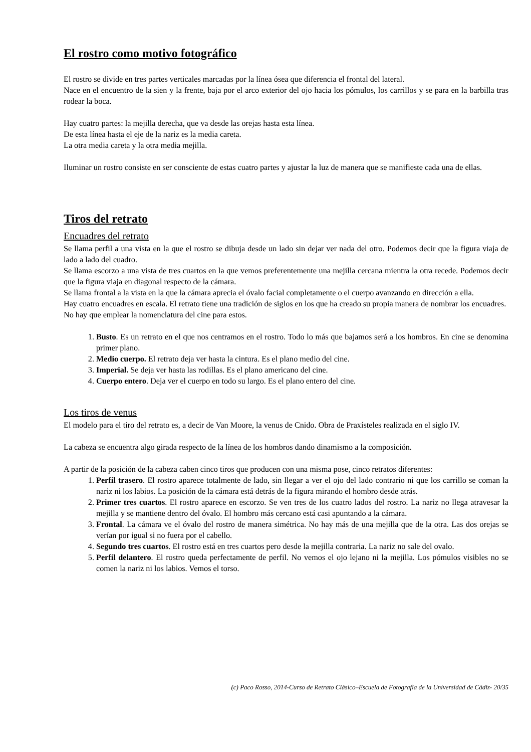El rostro como motivo fotográfico
El rostro se divide en tres partes verticales marcadas por la línea ósea que diferencia el frontal del lateral.
Nace en el encuentro de la sien y la frente, baja por el arco exterior del ojo hacia los pómulos, los carrillos y se para en la barbilla tras rodear la boca.
Hay cuatro partes: la mejilla derecha, que va desde las orejas hasta esta línea.
De esta línea hasta el eje de la nariz es la media careta.
La otra media careta y la otra media mejilla.
Iluminar un rostro consiste en ser consciente de estas cuatro partes y ajustar la luz de manera que se manifieste cada una de ellas.
Tiros del retrato
Encuadres del retrato
Se llama perfil a una vista en la que el rostro se dibuja desde un lado sin dejar ver nada del otro. Podemos decir que la figura viaja de lado a lado del cuadro.
Se llama escorzo a una vista de tres cuartos en la que vemos preferentemente una mejilla cercana mientra la otra recede. Podemos decir que la figura viaja en diagonal respecto de la cámara.
Se llama frontal a la vista en la que la cámara aprecia el óvalo facial completamente o el cuerpo avanzando en dirección a ella.
Hay cuatro encuadres en escala. El retrato tiene una tradición de siglos en los que ha creado su propia manera de nombrar los encuadres.
No hay que emplear la nomenclatura del cine para estos.
1. Busto. Es un retrato en el que nos centramos en el rostro. Todo lo más que bajamos será a los hombros. En cine se denomina primer plano.
2. Medio cuerpo. El retrato deja ver hasta la cintura. Es el plano medio del cine.
3. Imperial. Se deja ver hasta las rodillas. Es el plano americano del cine.
4. Cuerpo entero. Deja ver el cuerpo en todo su largo. Es el plano entero del cine.
Los tiros de venus
El modelo para el tiro del retrato es, a decir de Van Moore, la venus de Cnido. Obra de Praxísteles realizada en el siglo IV.
La cabeza se encuentra algo girada respecto de la línea de los hombros dando dinamismo a la composición.
A partir de la posición de la cabeza caben cinco tiros que producen con una misma pose, cinco retratos diferentes:
1. Perfil trasero. El rostro aparece totalmente de lado, sin llegar a ver el ojo del lado contrario ni que los carrillo se coman la nariz ni los labios. La posición de la cámara está detrás de la figura mirando el hombro desde atrás.
2. Primer tres cuartos. El rostro aparece en escorzo. Se ven tres de los cuatro lados del rostro. La nariz no llega atravesar la mejilla y se mantiene dentro del óvalo. El hombro más cercano está casi apuntando a la cámara.
3. Frontal. La cámara ve el óvalo del rostro de manera simétrica. No hay más de una mejilla que de la otra. Las dos orejas se verían por igual si no fuera por el cabello.
4. Segundo tres cuartos. El rostro está en tres cuartos pero desde la mejilla contraria. La nariz no sale del ovalo.
5. Perfil delantero. El rostro queda perfectamente de perfil. No vemos el ojo lejano ni la mejilla. Los pómulos visibles no se comen la nariz ni los labios. Vemos el torso.
(c) Paco Rosso, 2014-Curso de Retrato Clásico–Escuela de Fotografía de la Universidad de Cádiz- 20/35